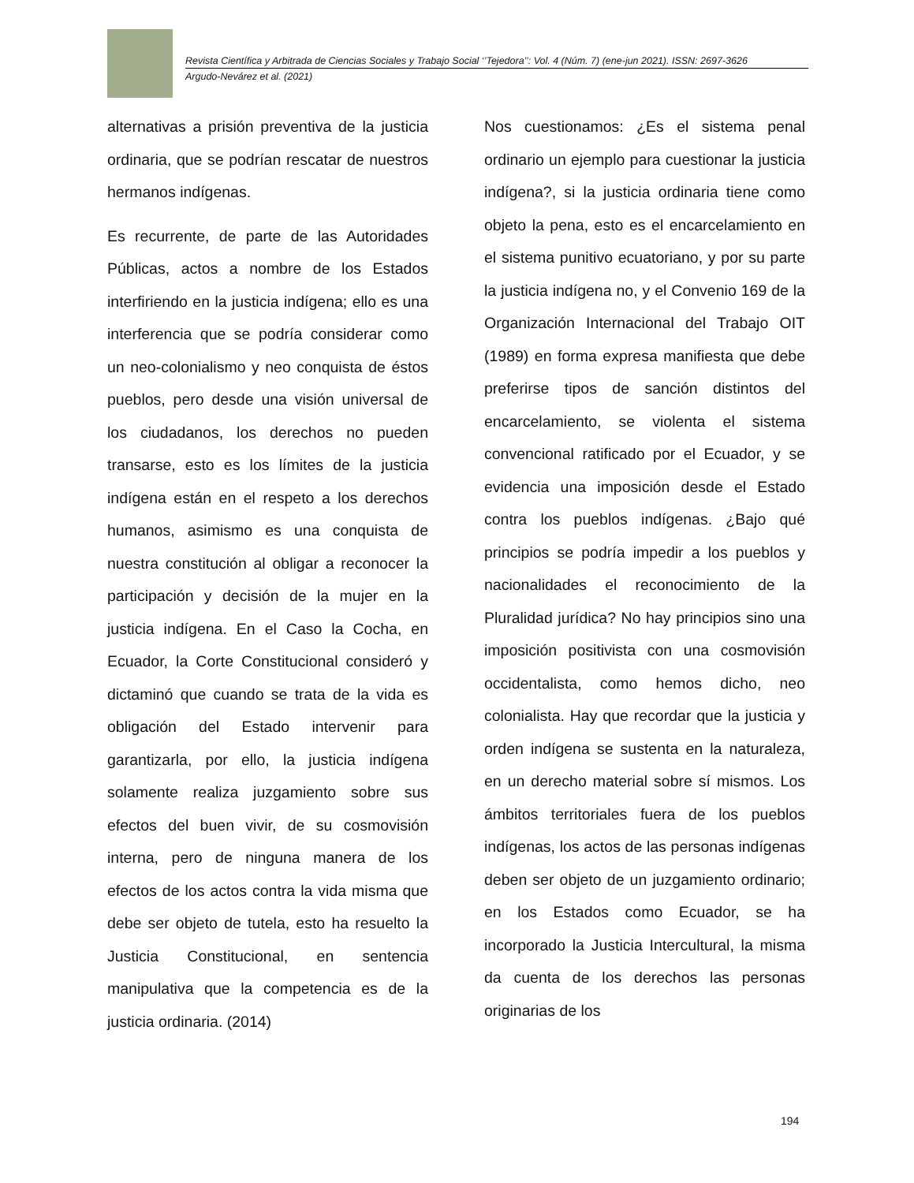Revista Científica y Arbitrada de Ciencias Sociales y Trabajo Social ‘’Tejedora’’: Vol. 4 (Núm. 7) (ene-jun 2021). ISSN: 2697-3626
Argudo-Nevárez et al. (2021)
alternativas a prisión preventiva de la justicia ordinaria, que se podrían rescatar de nuestros hermanos indígenas.
Es recurrente, de parte de las Autoridades Públicas, actos a nombre de los Estados interfiriendo en la justicia indígena; ello es una interferencia que se podría considerar como un neo-colonialismo y neo conquista de éstos pueblos, pero desde una visión universal de los ciudadanos, los derechos no pueden transarse, esto es los límites de la justicia indígena están en el respeto a los derechos humanos, asimismo es una conquista de nuestra constitución al obligar a reconocer la participación y decisión de la mujer en la justicia indígena. En el Caso la Cocha, en Ecuador, la Corte Constitucional consideró y dictaminó que cuando se trata de la vida es obligación del Estado intervenir para garantizarla, por ello, la justicia indígena solamente realiza juzgamiento sobre sus efectos del buen vivir, de su cosmovisión interna, pero de ninguna manera de los efectos de los actos contra la vida misma que debe ser objeto de tutela, esto ha resuelto la Justicia Constitucional, en sentencia manipulativa que la competencia es de la justicia ordinaria. (2014)
Nos cuestionamos: ¿Es el sistema penal ordinario un ejemplo para cuestionar la justicia indígena?, si la justicia ordinaria tiene como objeto la pena, esto es el encarcelamiento en el sistema punitivo ecuatoriano, y por su parte la justicia indígena no, y el Convenio 169 de la Organización Internacional del Trabajo OIT (1989) en forma expresa manifiesta que debe preferirse tipos de sanción distintos del encarcelamiento, se violenta el sistema convencional ratificado por el Ecuador, y se evidencia una imposición desde el Estado contra los pueblos indígenas. ¿Bajo qué principios se podría impedir a los pueblos y nacionalidades el reconocimiento de la Pluralidad jurídica? No hay principios sino una imposición positivista con una cosmovisión occidentalista, como hemos dicho, neo colonialista. Hay que recordar que la justicia y orden indígena se sustenta en la naturaleza, en un derecho material sobre sí mismos. Los ámbitos territoriales fuera de los pueblos indígenas, los actos de las personas indígenas deben ser objeto de un juzgamiento ordinario; en los Estados como Ecuador, se ha incorporado la Justicia Intercultural, la misma da cuenta de los derechos las personas originarias de los
194